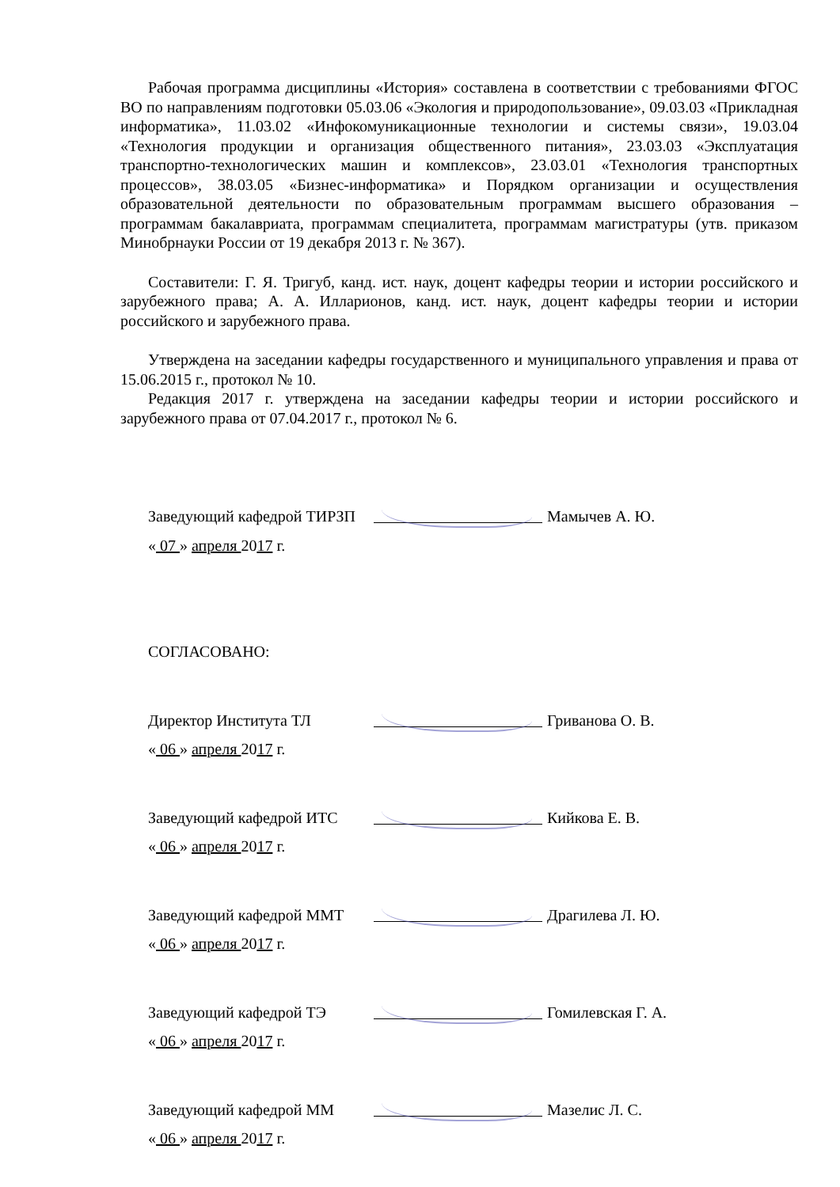Рабочая программа дисциплины «История» составлена в соответствии с требованиями ФГОС ВО по направлениям подготовки 05.03.06 «Экология и природопользование», 09.03.03 «Прикладная информатика», 11.03.02 «Инфокомуникационные технологии и системы связи», 19.03.04 «Технология продукции и организация общественного питания», 23.03.03 «Эксплуатация транспортно-технологических машин и комплексов», 23.03.01 «Технология транспортных процессов», 38.03.05 «Бизнес-информатика» и Порядком организации и осуществления образовательной деятельности по образовательным программам высшего образования – программам бакалавриата, программам специалитета, программам магистратуры (утв. приказом Минобрнауки России от 19 декабря 2013 г. № 367).
Составители: Г. Я. Тригуб, канд. ист. наук, доцент кафедры теории и истории российского и зарубежного права; А. А. Илларионов, канд. ист. наук, доцент кафедры теории и истории российского и зарубежного права.
Утверждена на заседании кафедры государственного и муниципального управления и права от 15.06.2015 г., протокол № 10.
Редакция 2017 г. утверждена на заседании кафедры теории и истории российского и зарубежного права от 07.04.2017 г., протокол № 6.
Заведующий кафедрой ТИРЗП Мамычев А. Ю.
« 07 » апреля 2017 г.
СОГЛАСОВАНО:
Директор Института ТЛ Гриванова О. В.
« 06 » апреля 2017 г.
Заведующий кафедрой ИТС Кийкова Е. В.
« 06 » апреля 2017 г.
Заведующий кафедрой ММТ Драгилева Л. Ю.
« 06 » апреля 2017 г.
Заведующий кафедрой ТЭ Гомилевская Г. А.
« 06 » апреля 2017 г.
Заведующий кафедрой ММ Мазелис Л. С.
« 06 » апреля 2017 г.